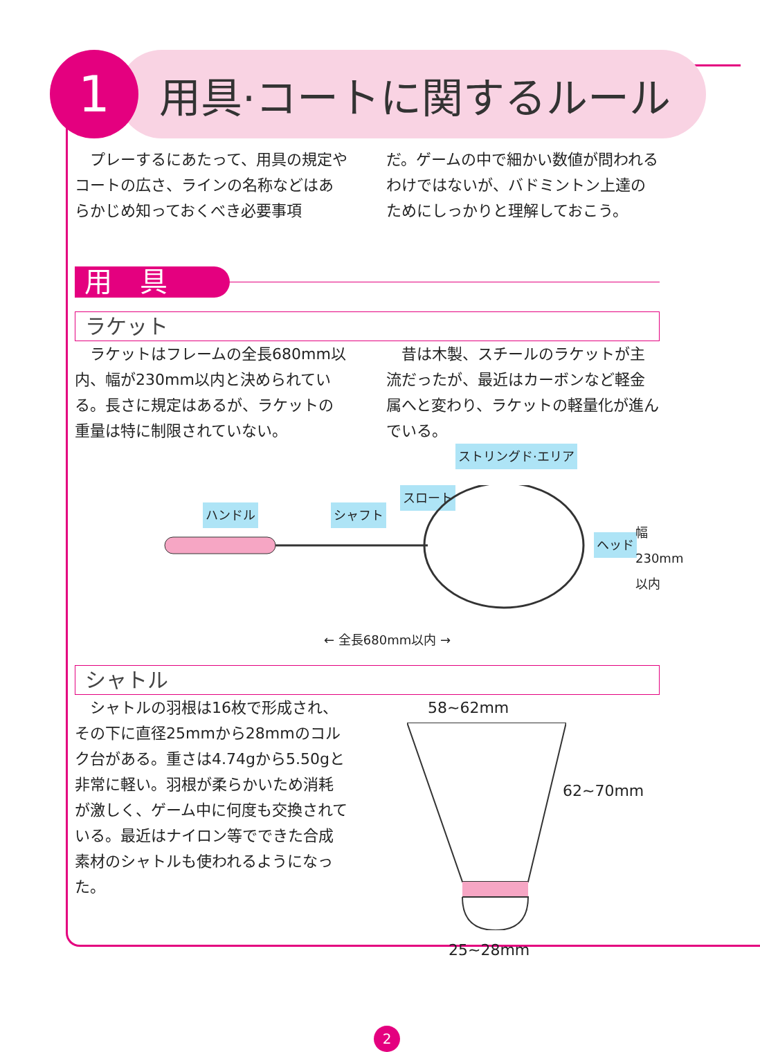1
用具·コートに関するルール
　プレーするにあたって、用具の規定やコートの広さ、ラインの名称などはあらかじめ知っておくべき必要事項
だ。ゲームの中で細かい数値が問われるわけではないが、バドミントン上達のためにしっかりと理解しておこう。
用具
ラケット
　ラケットはフレームの全長680mm以内、幅が230mm以内と決められている。長さに規定はあるが、ラケットの重量は特に制限されていない。
　昔は木製、スチールのラケットが主流だったが、最近はカーボンなど軽金属へと変わり、ラケットの軽量化が進んでいる。
ストリングド·エリア
スロート
ハンドル シャフト
ヘッド
幅 230mm 以内
← 全長680mm以内 →
シャトル
　シャトルの羽根は16枚で形成され、その下に直径25mmから28mmのコルク台がある。重さは4.74gから5.50gと非常に軽い。羽根が柔らかいため消耗が激しく、ゲーム中に何度も交換されている。最近はナイロン等でできた合成素材のシャトルも使われるようになった。
58~62mm
62~70mm
25~28mm
2